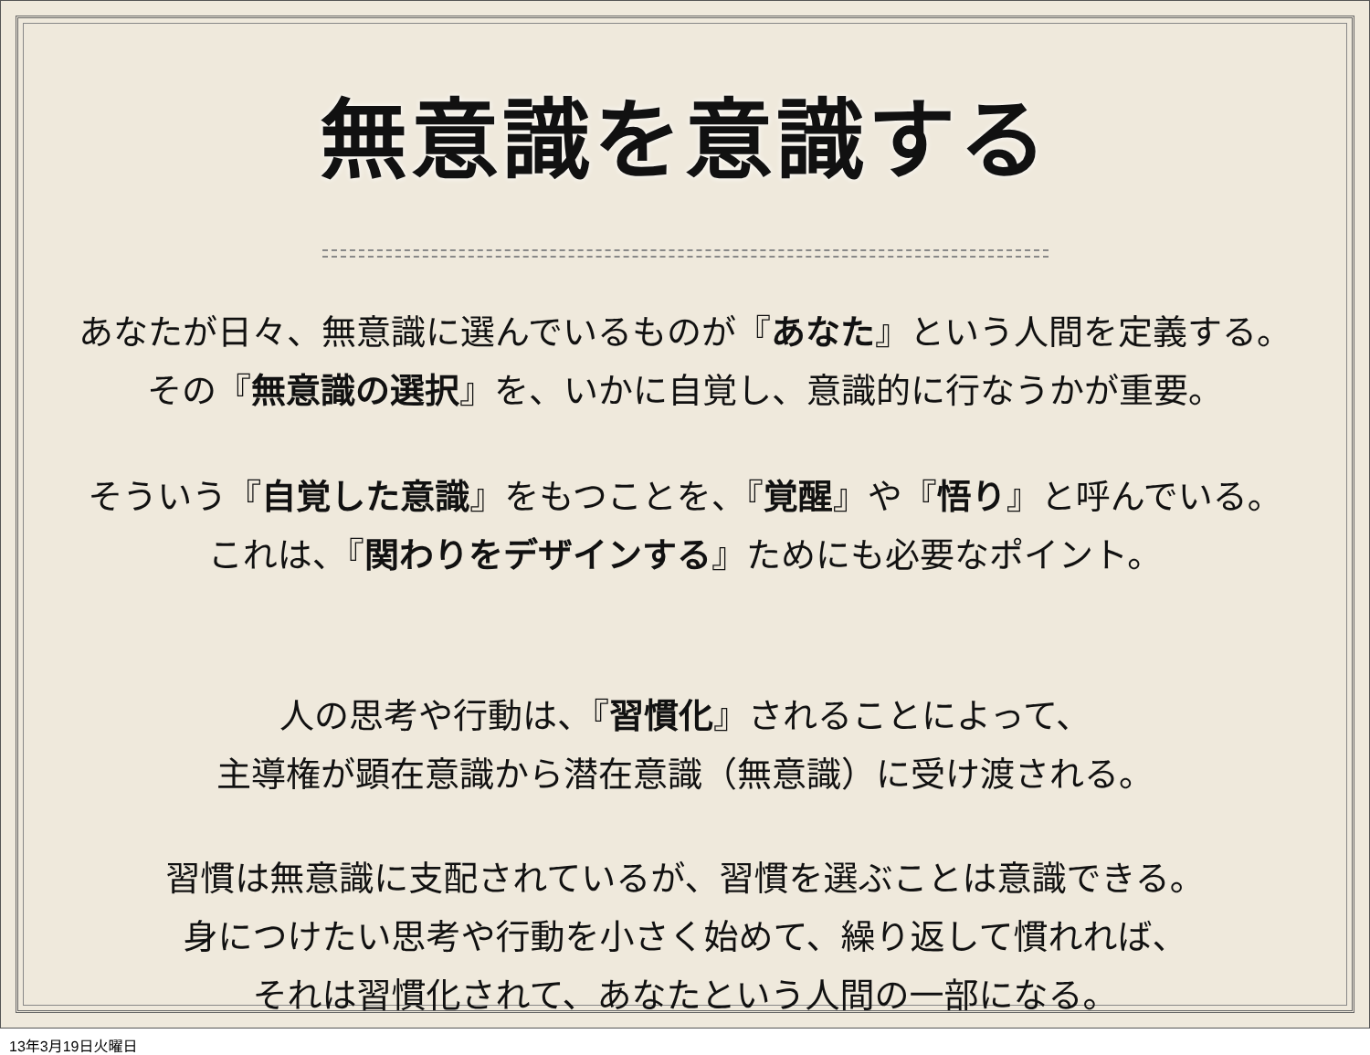無意識を意識する
あなたが日々、無意識に選んでいるものが『あなた』という人間を定義する。
その『無意識の選択』を、いかに自覚し、意識的に行なうかが重要。
そういう『自覚した意識』をもつことを、『覚醒』や『悟り』と呼んでいる。
これは、『関わりをデザインする』ためにも必要なポイント。
人の思考や行動は、『習慣化』されることによって、
主導権が顕在意識から潜在意識（無意識）に受け渡される。
習慣は無意識に支配されているが、習慣を選ぶことは意識できる。
身につけたい思考や行動を小さく始めて、繰り返して慣れれば、
それは習慣化されて、あなたという人間の一部になる。
13年3月19日火曜日